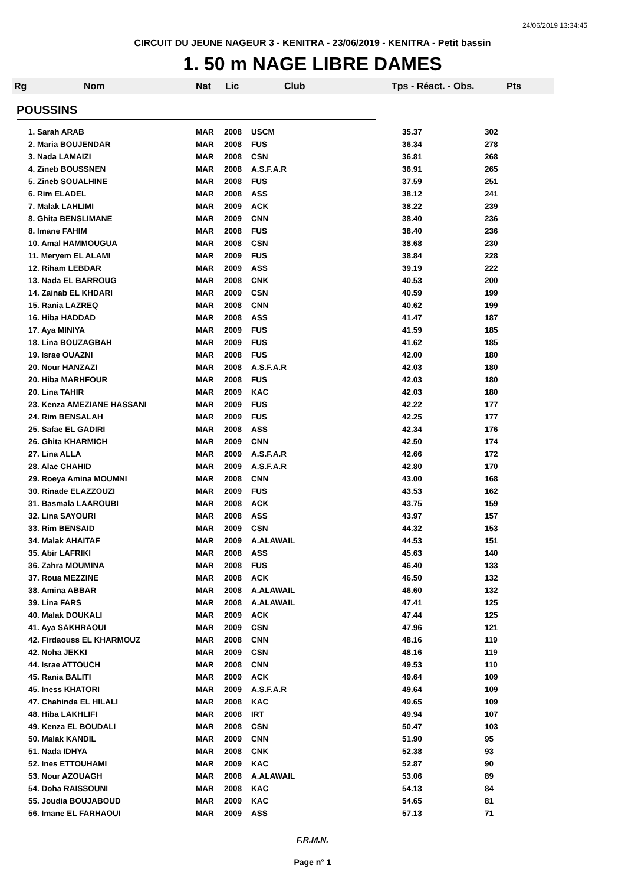24/06/2019 13:34:45
CIRCUIT DU JEUNE NAGEUR 3 - KENITRA - 23/06/2019 - KENITRA - Petit bassin
1. 50 m NAGE LIBRE DAMES
Rg Nom Nat Lic Club Tps - Réact. - Obs. Pts
POUSSINS
| 1. Sarah ARAB | MAR | 2008 | USCM | 35.37 | 302 |
| 2. Maria BOUJENDAR | MAR | 2008 | FUS | 36.34 | 278 |
| 3. Nada LAMAIZI | MAR | 2008 | CSN | 36.81 | 268 |
| 4. Zineb BOUSSNEN | MAR | 2008 | A.S.F.A.R | 36.91 | 265 |
| 5. Zineb SOUALHINE | MAR | 2008 | FUS | 37.59 | 251 |
| 6. Rim ELADEL | MAR | 2008 | ASS | 38.12 | 241 |
| 7. Malak LAHLIMI | MAR | 2009 | ACK | 38.22 | 239 |
| 8. Ghita BENSLIMANE | MAR | 2009 | CNN | 38.40 | 236 |
| 8. Imane FAHIM | MAR | 2008 | FUS | 38.40 | 236 |
| 10. Amal HAMMOUGUA | MAR | 2008 | CSN | 38.68 | 230 |
| 11. Meryem EL ALAMI | MAR | 2009 | FUS | 38.84 | 228 |
| 12. Riham LEBDAR | MAR | 2009 | ASS | 39.19 | 222 |
| 13. Nada EL BARROUG | MAR | 2008 | CNK | 40.53 | 200 |
| 14. Zainab EL KHDARI | MAR | 2009 | CSN | 40.59 | 199 |
| 15. Rania LAZREQ | MAR | 2008 | CNN | 40.62 | 199 |
| 16. Hiba HADDAD | MAR | 2008 | ASS | 41.47 | 187 |
| 17. Aya MINIYA | MAR | 2009 | FUS | 41.59 | 185 |
| 18. Lina BOUZAGBAH | MAR | 2009 | FUS | 41.62 | 185 |
| 19. Israe OUAZNI | MAR | 2008 | FUS | 42.00 | 180 |
| 20. Nour HANZAZI | MAR | 2008 | A.S.F.A.R | 42.03 | 180 |
| 20. Hiba MARHFOUR | MAR | 2008 | FUS | 42.03 | 180 |
| 20. Lina TAHIR | MAR | 2009 | KAC | 42.03 | 180 |
| 23. Kenza AMEZIANE HASSANI | MAR | 2009 | FUS | 42.22 | 177 |
| 24. Rim BENSALAH | MAR | 2009 | FUS | 42.25 | 177 |
| 25. Safae EL GADIRI | MAR | 2008 | ASS | 42.34 | 176 |
| 26. Ghita KHARMICH | MAR | 2009 | CNN | 42.50 | 174 |
| 27. Lina ALLA | MAR | 2009 | A.S.F.A.R | 42.66 | 172 |
| 28. Alae CHAHID | MAR | 2009 | A.S.F.A.R | 42.80 | 170 |
| 29. Roeya Amina MOUMNI | MAR | 2008 | CNN | 43.00 | 168 |
| 30. Rinade ELAZZOUZI | MAR | 2009 | FUS | 43.53 | 162 |
| 31. Basmala LAAROUBI | MAR | 2008 | ACK | 43.75 | 159 |
| 32. Lina SAYOURI | MAR | 2008 | ASS | 43.97 | 157 |
| 33. Rim BENSAID | MAR | 2009 | CSN | 44.32 | 153 |
| 34. Malak AHAITAF | MAR | 2009 | A.ALAWAIL | 44.53 | 151 |
| 35. Abir LAFRIKI | MAR | 2008 | ASS | 45.63 | 140 |
| 36. Zahra MOUMINA | MAR | 2008 | FUS | 46.40 | 133 |
| 37. Roua MEZZINE | MAR | 2008 | ACK | 46.50 | 132 |
| 38. Amina ABBAR | MAR | 2008 | A.ALAWAIL | 46.60 | 132 |
| 39. Lina FARS | MAR | 2008 | A.ALAWAIL | 47.41 | 125 |
| 40. Malak DOUKALI | MAR | 2009 | ACK | 47.44 | 125 |
| 41. Aya SAKHRAOUI | MAR | 2009 | CSN | 47.96 | 121 |
| 42. Firdaouss EL KHARMOUZ | MAR | 2008 | CNN | 48.16 | 119 |
| 42. Noha JEKKI | MAR | 2009 | CSN | 48.16 | 119 |
| 44. Israe ATTOUCH | MAR | 2008 | CNN | 49.53 | 110 |
| 45. Rania BALITI | MAR | 2009 | ACK | 49.64 | 109 |
| 45. Iness KHATORI | MAR | 2009 | A.S.F.A.R | 49.64 | 109 |
| 47. Chahinda EL HILALI | MAR | 2008 | KAC | 49.65 | 109 |
| 48. Hiba LAKHLIFI | MAR | 2008 | IRT | 49.94 | 107 |
| 49. Kenza EL BOUDALI | MAR | 2008 | CSN | 50.47 | 103 |
| 50. Malak KANDIL | MAR | 2009 | CNN | 51.90 | 95 |
| 51. Nada IDHYA | MAR | 2008 | CNK | 52.38 | 93 |
| 52. Ines ETTOUHAMI | MAR | 2009 | KAC | 52.87 | 90 |
| 53. Nour AZOUAGH | MAR | 2008 | A.ALAWAIL | 53.06 | 89 |
| 54. Doha RAISSOUNI | MAR | 2008 | KAC | 54.13 | 84 |
| 55. Joudia BOUJABOUD | MAR | 2009 | KAC | 54.65 | 81 |
| 56. Imane EL FARHAOUI | MAR | 2009 | ASS | 57.13 | 71 |
F.R.M.N.
Page n° 1